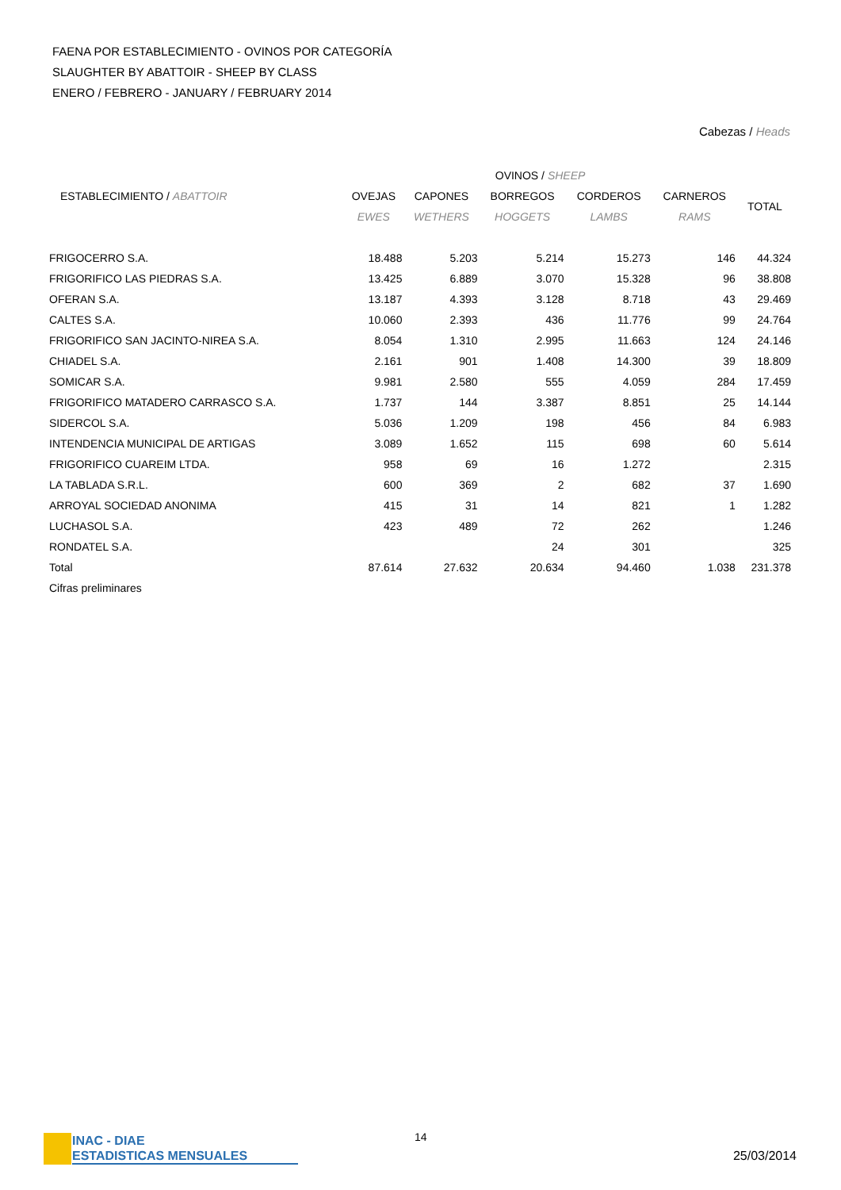FAENA POR ESTABLECIMIENTO - OVINOS POR CATEGORÍA
SLAUGHTER BY ABATTOIR - SHEEP BY CLASS
ENERO / FEBRERO - JANUARY / FEBRUARY 2014
Cabezas / Heads
| | OVINOS / SHEEP | | | | | |
| --- | --- | --- | --- | --- | --- | --- |
| ESTABLECIMIENTO / ABATTOIR | OVEJAS | CAPONES | BORREGOS | CORDEROS | CARNEROS | TOTAL |
| | EWES | WETHERS | HOGGETS | LAMBS | RAMS | |
| FRIGOCERRO S.A. | 18.488 | 5.203 | 5.214 | 15.273 | 146 | 44.324 |
| FRIGORIFICO LAS PIEDRAS S.A. | 13.425 | 6.889 | 3.070 | 15.328 | 96 | 38.808 |
| OFERAN S.A. | 13.187 | 4.393 | 3.128 | 8.718 | 43 | 29.469 |
| CALTES S.A. | 10.060 | 2.393 | 436 | 11.776 | 99 | 24.764 |
| FRIGORIFICO SAN JACINTO-NIREA S.A. | 8.054 | 1.310 | 2.995 | 11.663 | 124 | 24.146 |
| CHIADEL S.A. | 2.161 | 901 | 1.408 | 14.300 | 39 | 18.809 |
| SOMICAR S.A. | 9.981 | 2.580 | 555 | 4.059 | 284 | 17.459 |
| FRIGORIFICO MATADERO CARRASCO S.A. | 1.737 | 144 | 3.387 | 8.851 | 25 | 14.144 |
| SIDERCOL S.A. | 5.036 | 1.209 | 198 | 456 | 84 | 6.983 |
| INTENDENCIA MUNICIPAL DE ARTIGAS | 3.089 | 1.652 | 115 | 698 | 60 | 5.614 |
| FRIGORIFICO CUAREIM LTDA. | 958 | 69 | 16 | 1.272 | | 2.315 |
| LA TABLADA S.R.L. | 600 | 369 | 2 | 682 | 37 | 1.690 |
| ARROYAL SOCIEDAD ANONIMA | 415 | 31 | 14 | 821 | 1 | 1.282 |
| LUCHASOL S.A. | 423 | 489 | 72 | 262 | | 1.246 |
| RONDATEL S.A. | | | 24 | 301 | | 325 |
| Total | 87.614 | 27.632 | 20.634 | 94.460 | 1.038 | 231.378 |
| Cifras preliminares | | | | | | |
INAC - DIAE
ESTADISTICAS MENSUALES
14
25/03/2014